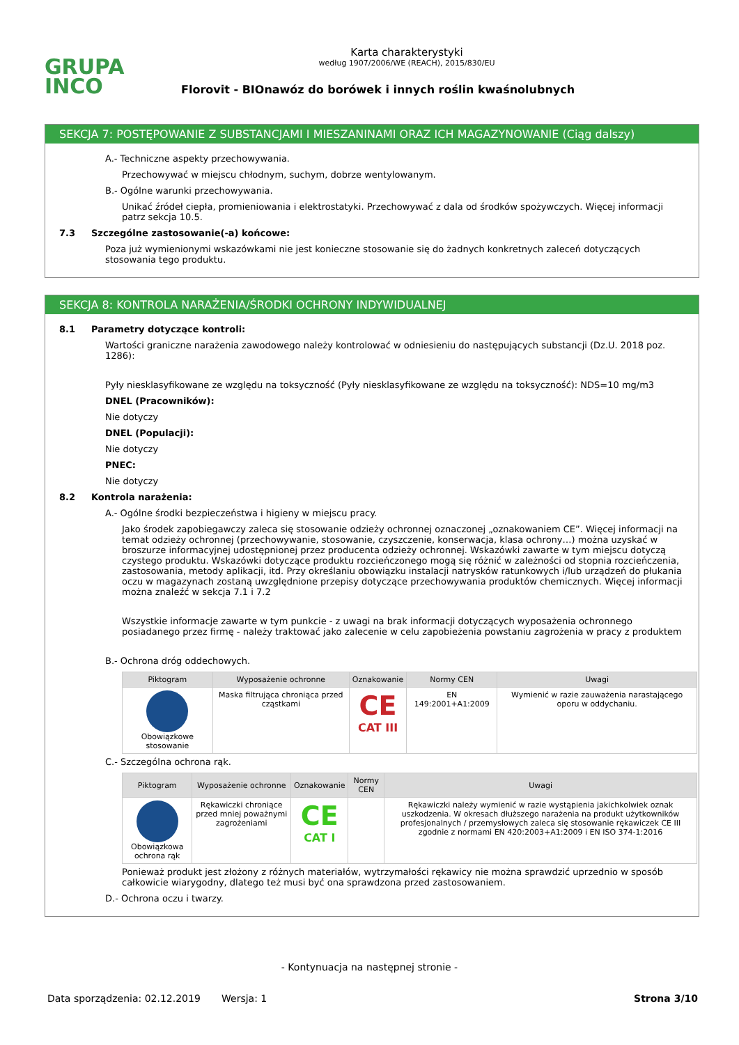GRUPA
INCO
Karta charakterystyki
według 1907/2006/WE (REACH), 2015/830/EU
Florovit - BIOnawóz do borówek i innych roślin kwaśnolubnych
SEKCJA 7: POSTĘPOWANIE Z SUBSTANCJAMI I MIESZANINAMI ORAZ ICH MAGAZYNOWANIE (Ciąg dalszy)
A.- Techniczne aspekty przechowywania.
Przechowywać w miejscu chłodnym, suchym, dobrze wentylowanym.
B.- Ogólne warunki przechowywania.
Unikać źródeł ciepła, promieniowania i elektrostatyki. Przechowywać z dala od środków spożywczych. Więcej informacji patrz sekcja 10.5.
7.3 Szczególne zastosowanie(-a) końcowe:
Poza już wymienionymi wskazówkami nie jest konieczne stosowanie się do żadnych konkretnych zaleceń dotyczących stosowania tego produktu.
SEKCJA 8: KONTROLA NARAŻENIA/ŚRODKI OCHRONY INDYWIDUALNEJ
8.1 Parametry dotyczące kontroli:
Wartości graniczne narażenia zawodowego należy kontrolować w odniesieniu do następujących substancji (Dz.U. 2018 poz. 1286):
Pyły niesklasyfikowane ze względu na toksyczność (Pyły niesklasyfikowane ze względu na toksyczność): NDS=10 mg/m3
DNEL (Pracowników):
Nie dotyczy
DNEL (Populacji):
Nie dotyczy
PNEC:
Nie dotyczy
8.2 Kontrola narażenia:
A.- Ogólne środki bezpieczeństwa i higieny w miejscu pracy.
Jako środek zapobiegawczy zaleca się stosowanie odzieży ochronnej oznaczonej „oznakowaniem CE”. Więcej informacji na temat odzieży ochronnej (przechowywanie, stosowanie, czyszczenie, konserwacja, klasa ochrony…) można uzyskać w broszurze informacyjnej udostępnionej przez producenta odzieży ochronnej. Wskazówki zawarte w tym miejscu dotyczą czystego produktu. Wskazówki dotyczące produktu rozcieńczonego mogą się różnić w zależności od stopnia rozcieńczenia, zastosowania, metody aplikacji, itd. Przy określaniu obowiązku instalacji natrysków ratunkowych i/lub urządzeń do płukania oczu w magazynach zostaną uwzględnione przepisy dotyczące przechowywania produktów chemicznych. Więcej informacji można znaleźć w sekcja 7.1 i 7.2
Wszystkie informacje zawarte w tym punkcie - z uwagi na brak informacji dotyczących wyposażenia ochronnego posiadanego przez firmę - należy traktować jako zalecenie w celu zapobieżenia powstaniu zagrożenia w pracy z produktem
B.- Ochrona dróg oddechowych.
| Piktogram | Wyposażenie ochronne | Oznakowanie | Normy CEN | Uwagi |
| --- | --- | --- | --- | --- |
| Obowiązkowe stosowanie | Maska filtrująca chroniąca przed cząstkami | CE CAT III | EN 149:2001+A1:2009 | Wymienić w razie zauważenia narastającego oporu w oddychaniu. |
C.- Szczególna ochrona rąk.
| Piktogram | Wyposażenie ochronne | Oznakowanie | Normy CEN | Uwagi |
| --- | --- | --- | --- | --- |
| Obowiązkowa ochrona rąk | Rękawiczki chroniące przed mniej poważnymi zagrożeniami | CE CAT I | | Rękawiczki należy wymienić w razie wystąpienia jakichkolwiek oznak uszkodzenia. W okresach dłuższego narażenia na produkt użytkowników profesjonalnych / przemysłowych zaleca się stosowanie rękawiczek CE III zgodnie z normami EN 420:2003+A1:2009 i EN ISO 374-1:2016 |
Ponieważ produkt jest złożony z różnych materiałów, wytrzymałości rękawicy nie można sprawdzić uprzednio w sposób całkowicie wiarygodny, dlatego też musi być ona sprawdzona przed zastosowaniem.
D.- Ochrona oczu i twarzy.
- Kontynuacja na następnej stronie -
Data sporządzenia: 02.12.2019 Wersja: 1 Strona 3/10